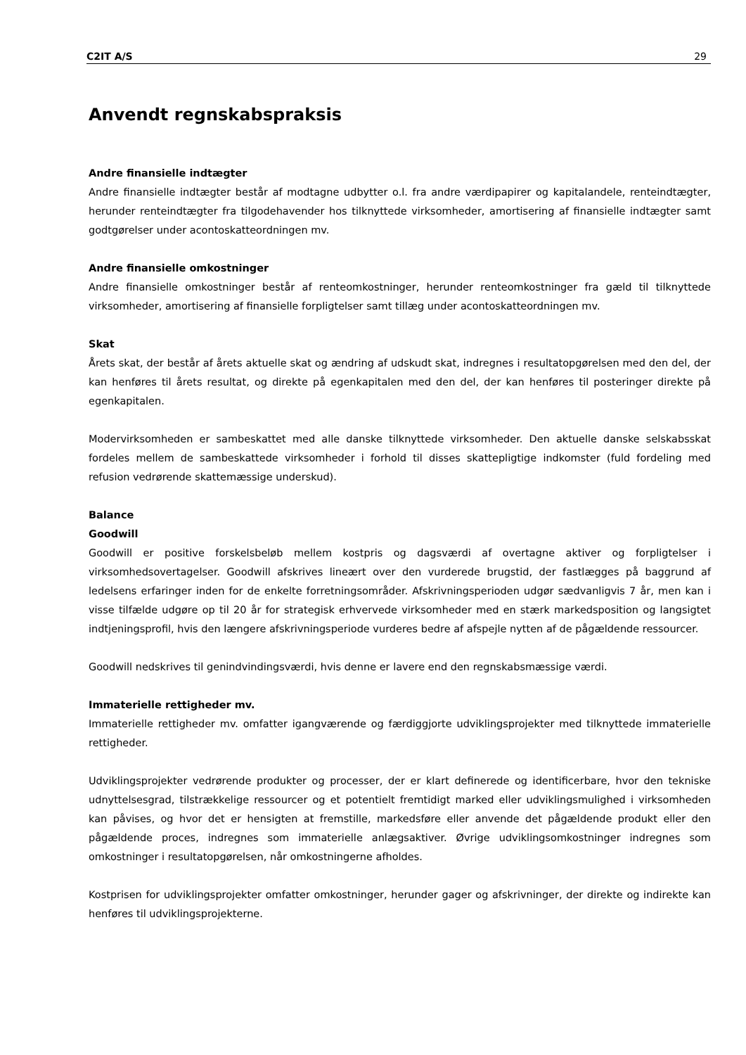C2IT A/S 29
Anvendt regnskabspraksis
Andre finansielle indtægter
Andre finansielle indtægter består af modtagne udbytter o.l. fra andre værdipapirer og kapitalandele, renteindtægter, herunder renteindtægter fra tilgodehavender hos tilknyttede virksomheder, amortisering af finansielle indtægter samt godtgørelser under acontoskatteordningen mv.
Andre finansielle omkostninger
Andre finansielle omkostninger består af renteomkostninger, herunder renteomkostninger fra gæld til tilknyttede virksomheder, amortisering af finansielle forpligtelser samt tillæg under acontoskatteordningen mv.
Skat
Årets skat, der består af årets aktuelle skat og ændring af udskudt skat, indregnes i resultatopgørelsen med den del, der kan henføres til årets resultat, og direkte på egenkapitalen med den del, der kan henføres til posteringer direkte på egenkapitalen.
Modervirksomheden er sambeskattet med alle danske tilknyttede virksomheder. Den aktuelle danske selskabsskat fordeles mellem de sambeskattede virksomheder i forhold til disses skattepligtige indkomster (fuld fordeling med refusion vedrørende skattemæssige underskud).
Balance
Goodwill
Goodwill er positive forskelsbeløb mellem kostpris og dagsværdi af overtagne aktiver og forpligtelser i virksomhedsovertagelser. Goodwill afskrives lineært over den vurderede brugstid, der fastlægges på baggrund af ledelsens erfaringer inden for de enkelte forretningsområder. Afskrivningsperioden udgør sædvanligvis 7 år, men kan i visse tilfælde udgøre op til 20 år for strategisk erhvervede virksomheder med en stærk markedsposition og langsigtet indtjeningsprofil, hvis den længere afskrivningsperiode vurderes bedre af afspejle nytten af de pågældende ressourcer.
Goodwill nedskrives til genindvindingsværdi, hvis denne er lavere end den regnskabsmæssige værdi.
Immaterielle rettigheder mv.
Immaterielle rettigheder mv. omfatter igangværende og færdiggjorte udviklingsprojekter med tilknyttede immaterielle rettigheder.
Udviklingsprojekter vedrørende produkter og processer, der er klart definerede og identificerbare, hvor den tekniske udnyttelsesgrad, tilstrækkelige ressourcer og et potentielt fremtidigt marked eller udviklingsmulighed i virksomheden kan påvises, og hvor det er hensigten at fremstille, markedsføre eller anvende det pågældende produkt eller den pågældende proces, indregnes som immaterielle anlægsaktiver. Øvrige udviklingsomkostninger indregnes som omkostninger i resultatopgørelsen, når omkostningerne afholdes.
Kostprisen for udviklingsprojekter omfatter omkostninger, herunder gager og afskrivninger, der direkte og indirekte kan henføres til udviklingsprojekterne.